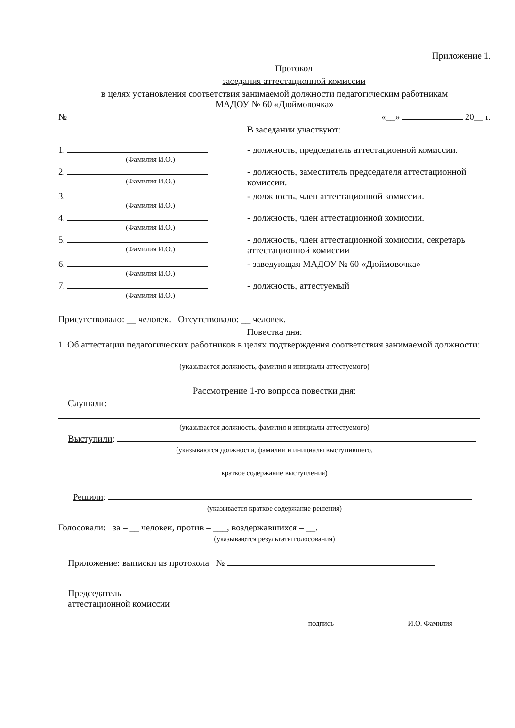Приложение 1.
Протокол
заседания аттестационной комиссии
в целях установления соответствия занимаемой должности педагогическим работникам
МАДОУ № 60 «Дюймовочка»
№ «__» 20__ г.
В заседании участвуют:
1.
(Фамилия И.О.)
- должность, председатель аттестационной комиссии.
2.
(Фамилия И.О.)
- должность, заместитель председателя аттестационной комиссии.
3.
(Фамилия И.О.)
- должность, член аттестационной комиссии.
4.
(Фамилия И.О.)
- должность, член аттестационной комиссии.
5.
(Фамилия И.О.)
- должность, член аттестационной комиссии, секретарь аттестационной комиссии
6.
(Фамилия И.О.)
- заведующая МАДОУ № 60 «Дюймовочка»
7.
(Фамилия И.О.)
- должность, аттестуемый
Присутствовало: __ человек. Отсутствовало: __ человек.
Повестка дня:
1. Об аттестации педагогических работников в целях подтверждения соответствия занимаемой должности:
(указывается должность, фамилия и инициалы аттестуемого)
Рассмотрение 1-го вопроса повестки дня:
Слушали:
(указывается должность, фамилия и инициалы аттестуемого)
Выступили:
(указываются должности, фамилии и инициалы выступившего,
краткое содержание выступления)
Решили:
(указывается краткое содержание решения)
Голосовали: за – __ человек, против – ___, воздержавшихся – __.
(указываются результаты голосования)
Приложение: выписки из протокола №
Председатель
аттестационной комиссии
подпись И.О. Фамилия